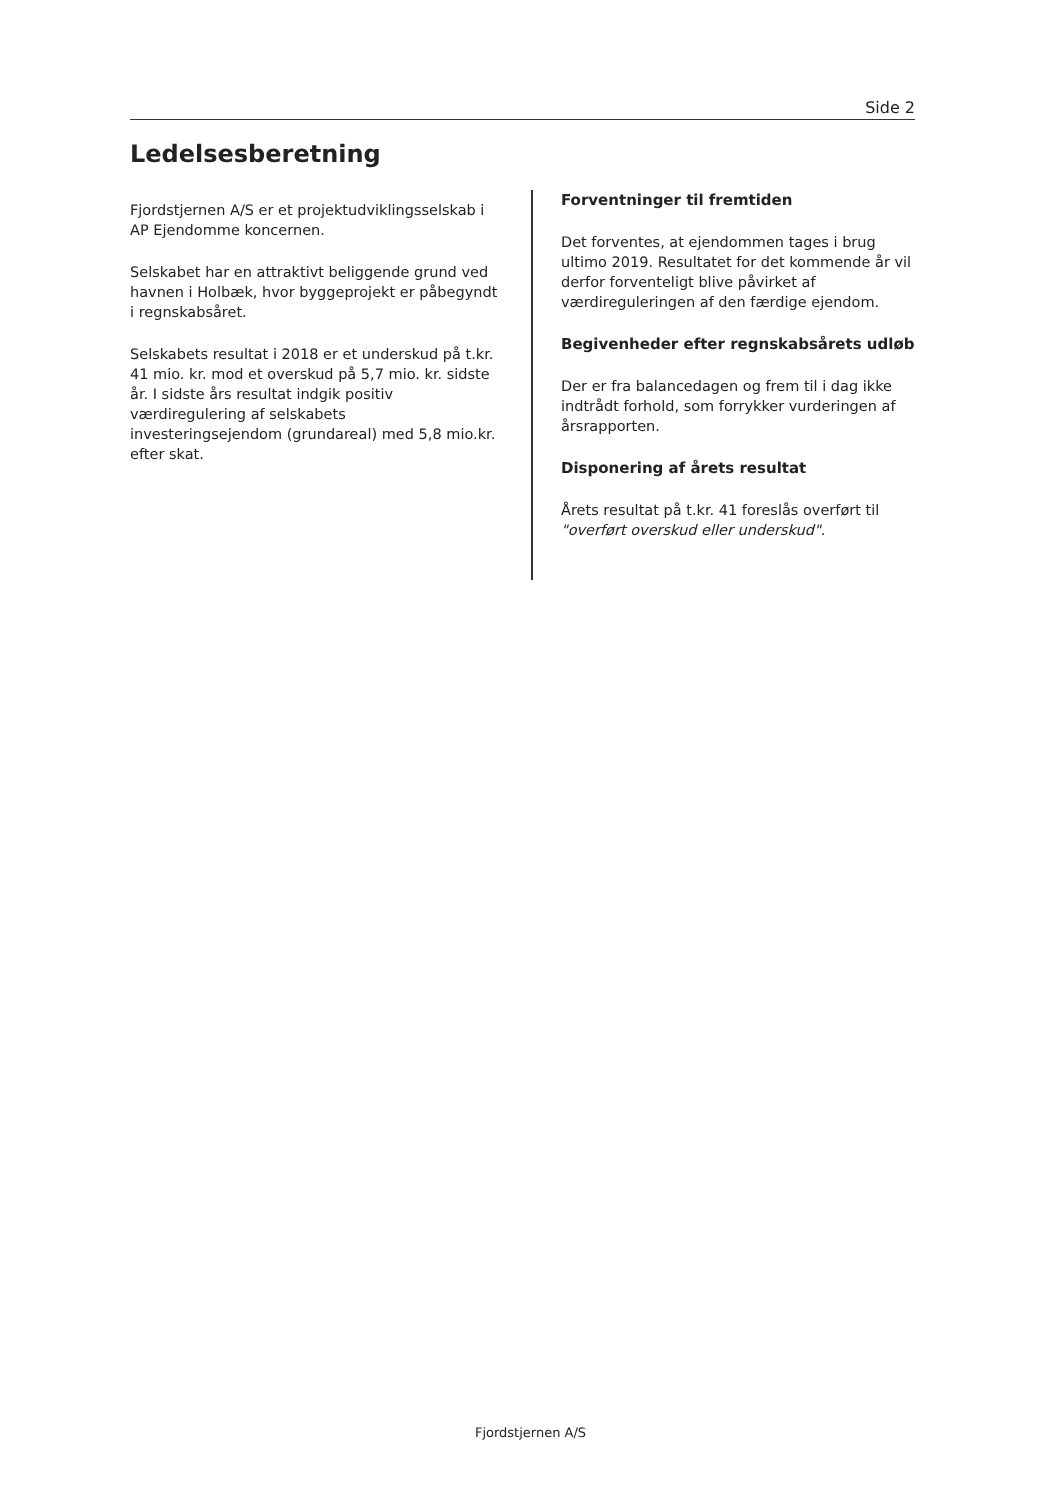Side 2
Ledelsesberetning
Fjordstjernen A/S er et projektudviklingsselskab i AP Ejendomme koncernen.
Selskabet har en attraktivt beliggende grund ved havnen i Holbæk, hvor byggeprojekt er påbegyndt i regnskabsåret.
Selskabets resultat i 2018 er et underskud på t.kr. 41 mio. kr. mod et overskud på 5,7 mio. kr. sidste år. I sidste års resultat indgik positiv værdiregulering af selskabets investeringsejendom (grundareal) med 5,8 mio.kr. efter skat.
Forventninger til fremtiden
Det forventes, at ejendommen tages i brug ultimo 2019. Resultatet for det kommende år vil derfor forventeligt blive påvirket af værdireguleringen af den færdige ejendom.
Begivenheder efter regnskabsårets udløb
Der er fra balancedagen og frem til i dag ikke indtrådt forhold, som forrykker vurderingen af årsrapporten.
Disponering af årets resultat
Årets resultat på t.kr. 41 foreslås overført til "overført overskud eller underskud".
Fjordstjernen A/S